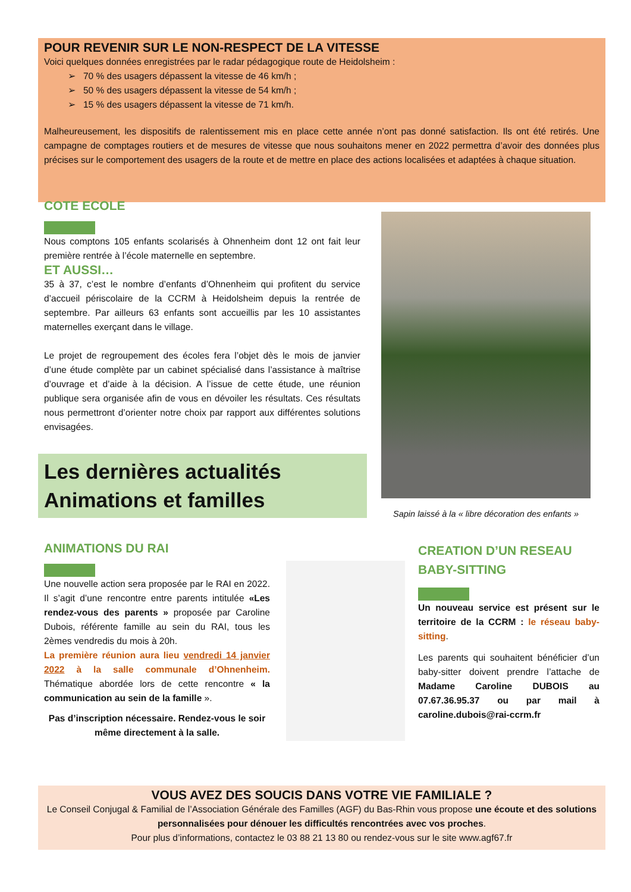POUR REVENIR SUR LE NON-RESPECT DE LA VITESSE
Voici quelques données enregistrées par le radar pédagogique route de Heidolsheim :
➢ 70 % des usagers dépassent la vitesse de 46 km/h ;
➢ 50 % des usagers dépassent la vitesse de 54 km/h ;
➢ 15 % des usagers dépassent la vitesse de 71 km/h.
Malheureusement, les dispositifs de ralentissement mis en place cette année n’ont pas donné satisfaction. Ils ont été retirés. Une campagne de comptages routiers et de mesures de vitesse que nous souhaitons mener en 2022 permettra d’avoir des données plus précises sur le comportement des usagers de la route et de mettre en place des actions localisées et adaptées à chaque situation.
COTE ECOLE
Nous comptons 105 enfants scolarisés à Ohnenheim dont 12 ont fait leur première rentrée à l’école maternelle en septembre.
ET AUSSI…
35 à 37, c’est le nombre d’enfants d’Ohnenheim qui profitent du service d’accueil périscolaire de la CCRM à Heidolsheim depuis la rentrée de septembre. Par ailleurs 63 enfants sont accueillis par les 10 assistantes maternelles exerçant dans le village.
Le projet de regroupement des écoles fera l’objet dès le mois de janvier d’une étude complète par un cabinet spécialisé dans l’assistance à maîtrise d’ouvrage et d’aide à la décision. A l’issue de cette étude, une réunion publique sera organisée afin de vous en dévoiler les résultats. Ces résultats nous permettront d’orienter notre choix par rapport aux différentes solutions envisagées.
Sapin laissé à la « libre décoration des enfants »
Les dernières actualités
Animations et familles
ANIMATIONS DU RAI
Une nouvelle action sera proposée par le RAI en 2022. Il s’agit d’une rencontre entre parents intitulée «Les rendez-vous des parents » proposée par Caroline Dubois, référente famille au sein du RAI, tous les 2èmes vendredis du mois à 20h.
La première réunion aura lieu vendredi 14 janvier 2022 à la salle communale d’Ohnenheim. Thématique abordée lors de cette rencontre « la communication au sein de la famille ».
Pas d’inscription nécessaire. Rendez-vous le soir même directement à la salle.
CREATION D’UN RESEAU BABY-SITTING
Un nouveau service est présent sur le territoire de la CCRM : le réseau baby-sitting.
Les parents qui souhaitent bénéficier d’un baby-sitter doivent prendre l’attache de Madame Caroline DUBOIS au 07.67.36.95.37 ou par mail à caroline.dubois@rai-ccrm.fr
VOUS AVEZ DES SOUCIS DANS VOTRE VIE FAMILIALE ?
Le Conseil Conjugal & Familial de l’Association Générale des Familles (AGF) du Bas-Rhin vous propose une écoute et des solutions personnalisées pour dénouer les difficultés rencontrées avec vos proches.
Pour plus d’informations, contactez le 03 88 21 13 80 ou rendez-vous sur le site www.agf67.fr